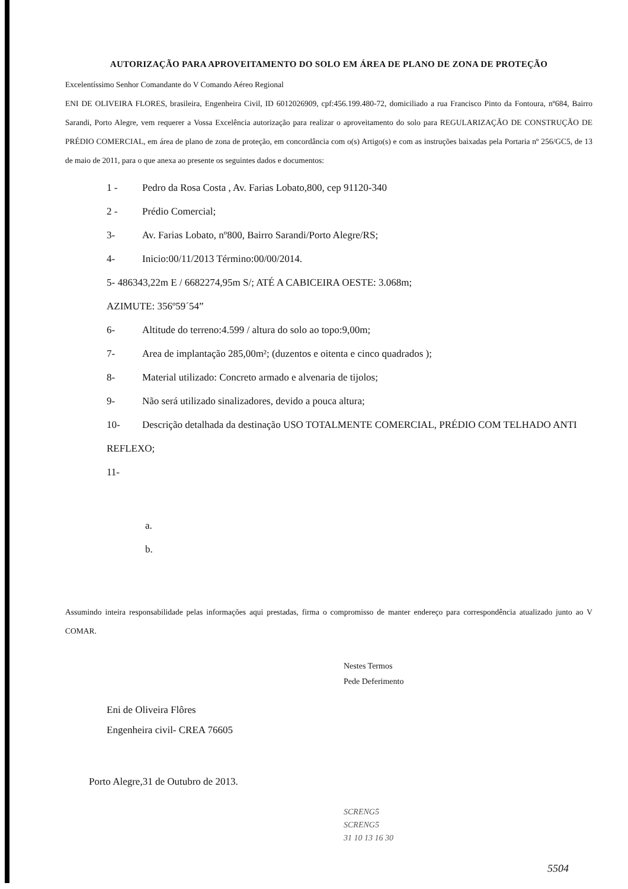AUTORIZAÇÃO PARA APROVEITAMENTO DO SOLO EM ÁREA DE PLANO DE ZONA DE PROTEÇÃO
Excelentíssimo Senhor Comandante do V Comando Aéreo Regional
ENI DE OLIVEIRA FLORES, brasileira, Engenheira Civil, ID 6012026909, cpf:456.199.480-72, domiciliado a rua Francisco Pinto da Fontoura, nº684, Bairro Sarandi, Porto Alegre, vem requerer a Vossa Excelência autorização para realizar o aproveitamento do solo para REGULARIZAÇÃO DE CONSTRUÇÃO DE PRÉDIO COMERCIAL, em área de plano de zona de proteção, em concordância com o(s) Artigo(s) e com as instruções baixadas pela Portaria nº 256/GC5, de 13 de maio de 2011, para o que anexa ao presente os seguintes dados e documentos:
1 - Pedro da Rosa Costa , Av. Farias Lobato,800, cep 91120-340
2 - Prédio Comercial;
3- Av. Farias Lobato, nº800, Bairro Sarandi/Porto Alegre/RS;
4- Inicio:00/11/2013 Término:00/00/2014.
5- 486343,22m E / 6682274,95m S/; ATÉ A CABICEIRA OESTE: 3.068m;
AZIMUTE: 356º59´54”
6- Altitude do terreno:4.599 / altura do solo ao topo:9,00m;
7- Area de implantação 285,00m²; (duzentos e oitenta e cinco quadrados );
8- Material utilizado: Concreto armado e alvenaria de tijolos;
9- Não será utilizado sinalizadores, devido a pouca altura;
10- Descrição detalhada da destinação USO TOTALMENTE COMERCIAL, PRÉDIO COM TELHADO ANTI REFLEXO;
11-
a.
b.
Assumindo inteira responsabilidade pelas informações aqui prestadas, firma o compromisso de manter endereço para correspondência atualizado junto ao V COMAR.
Eni de Oliveira Flôres
Engenheira civil- CREA 76605
Nestes Termos
Pede Deferimento
Porto Alegre,31 de Outubro de 2013.
SCRENG5
SCRENG5
31 10 13 16 30
5504